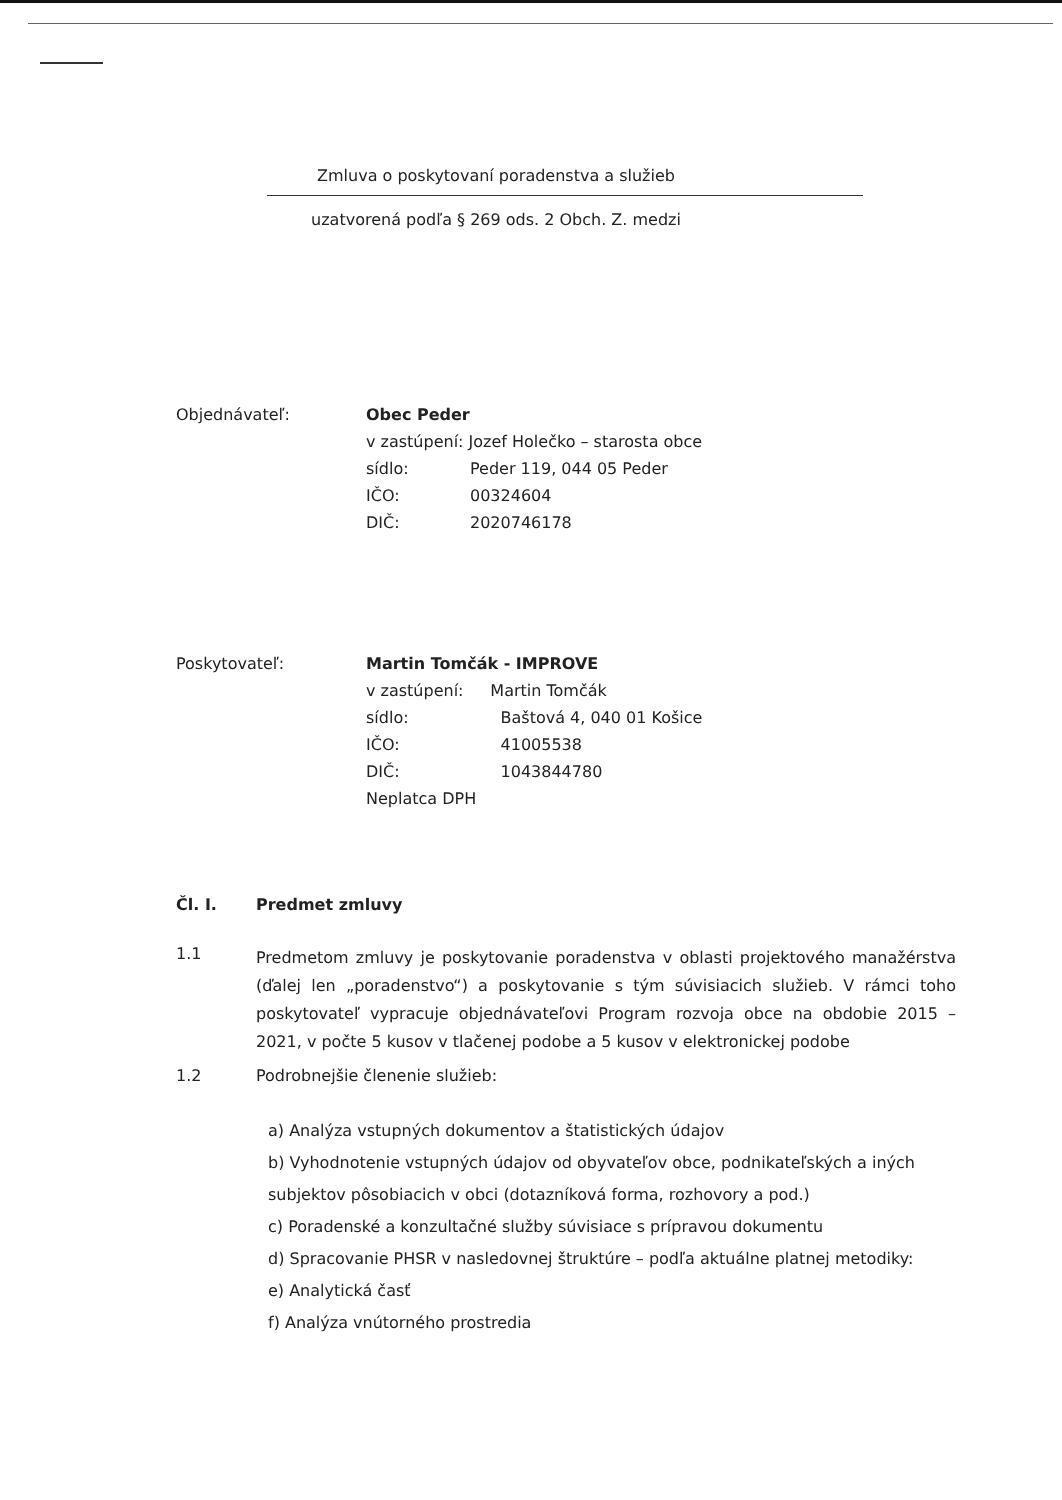Zmluva o poskytovaní poradenstva a služieb
uzatvorená podľa § 269 ods. 2 Obch. Z. medzi
Objednávateľ: Obec Peder
v zastúpení: Jozef Holečko – starosta obce
sídlo: Peder 119, 044 05 Peder
IČO: 00324604
DIČ: 2020746178
Poskytovateľ: Martin Tomčák - IMPROVE
v zastúpení: Martin Tomčák
sídlo: Baštová 4, 040 01 Košice
IČO: 41005538
DIČ: 1043844780
Neplatca DPH
Čl. I. Predmet zmluvy
1.1
Predmetom zmluvy je poskytovanie poradenstva v oblasti projektového manažérstva (ďalej len „poradenstvo“) a poskytovanie s tým súvisiacich služieb. V rámci toho poskytovateľ vypracuje objednávateľovi Program rozvoja obce na obdobie 2015 – 2021, v počte 5 kusov v tlačenej podobe a 5 kusov v elektronickej podobe
1.2 Podrobnejšie členenie služieb:
a) Analýza vstupných dokumentov a štatistických údajov
b) Vyhodnotenie vstupných údajov od obyvateľov obce, podnikateľských a iných subjektov pôsobiacich v obci (dotazníková forma, rozhovory a pod.)
c) Poradenské a konzultačné služby súvisiace s prípravou dokumentu
d) Spracovanie PHSR v nasledovnej štruktúre – podľa aktuálne platnej metodiky:
e) Analytická časť
f) Analýza vnútorného prostredia